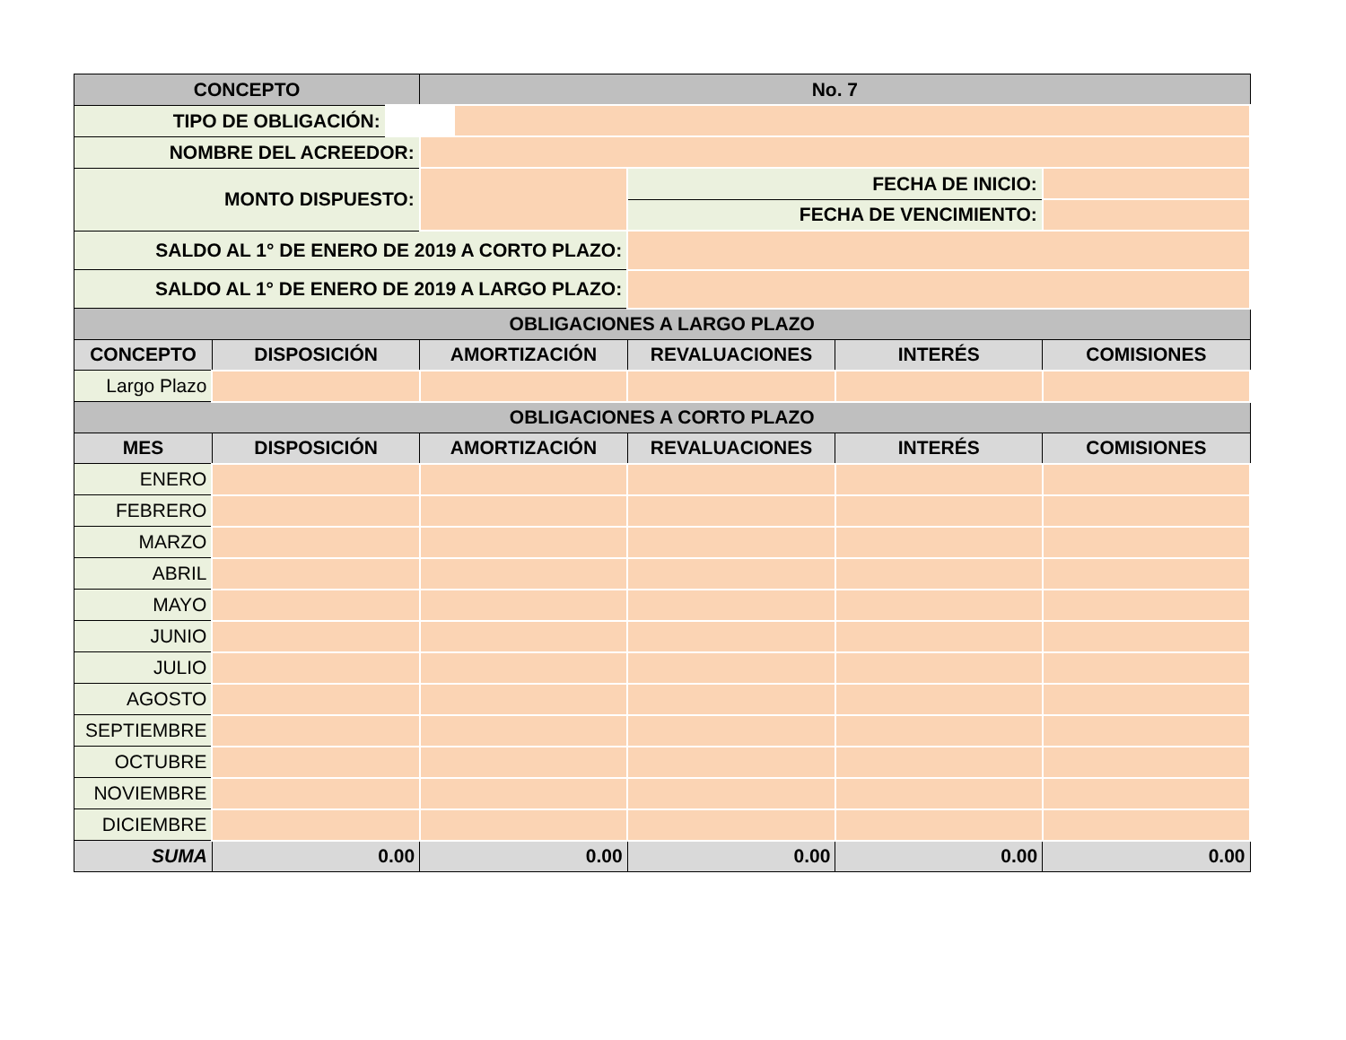| CONCEPTO | | No. 7 | | | |
| --- | --- | --- | --- | --- | --- |
| TIPO DE OBLIGACIÓN: | | | | | |
| NOMBRE DEL ACREEDOR: | | | | | |
| MONTO DISPUESTO: | | | FECHA DE INICIO: | | |
| | | | FECHA DE VENCIMIENTO: | | |
| SALDO AL 1° DE ENERO DE 2019 A CORTO PLAZO: | | | | | |
| SALDO AL 1° DE ENERO DE 2019 A LARGO PLAZO: | | | | | |
| OBLIGACIONES A LARGO PLAZO | | | | | |
| CONCEPTO | DISPOSICIÓN | AMORTIZACIÓN | REVALUACIONES | INTERÉS | COMISIONES |
| Largo Plazo | | | | | |
| OBLIGACIONES A CORTO PLAZO | | | | | |
| MES | DISPOSICIÓN | AMORTIZACIÓN | REVALUACIONES | INTERÉS | COMISIONES |
| ENERO | | | | | |
| FEBRERO | | | | | |
| MARZO | | | | | |
| ABRIL | | | | | |
| MAYO | | | | | |
| JUNIO | | | | | |
| JULIO | | | | | |
| AGOSTO | | | | | |
| SEPTIEMBRE | | | | | |
| OCTUBRE | | | | | |
| NOVIEMBRE | | | | | |
| DICIEMBRE | | | | | |
| SUMA | 0.00 | 0.00 | 0.00 | 0.00 | 0.00 |